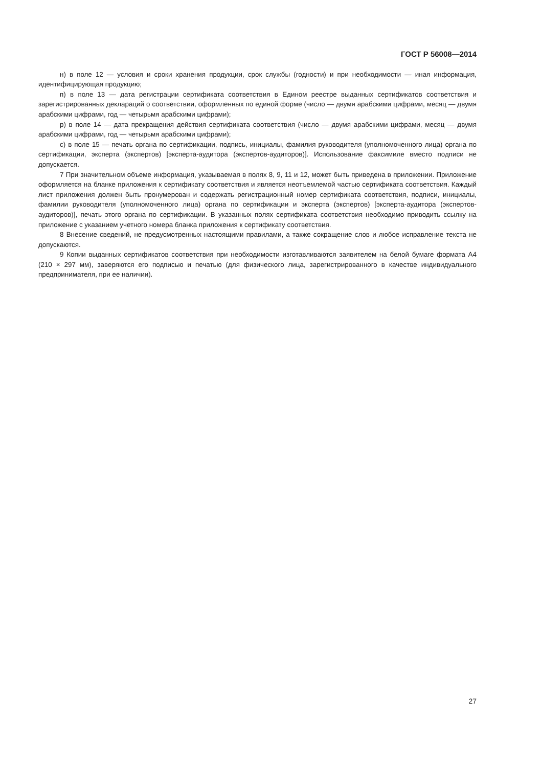ГОСТ Р 56008—2014
н) в поле 12 — условия и сроки хранения продукции, срок службы (годности) и при необходимости — иная информация, идентифицирующая продукцию;
п) в поле 13 — дата регистрации сертификата соответствия в Едином реестре выданных сертификатов соответствия и зарегистрированных деклараций о соответствии, оформленных по единой форме (число — двумя арабскими цифрами, месяц — двумя арабскими цифрами, год — четырьмя арабскими цифрами);
р) в поле 14 — дата прекращения действия сертификата соответствия (число — двумя арабскими цифрами, месяц — двумя арабскими цифрами, год — четырьмя арабскими цифрами);
с) в поле 15 — печать органа по сертификации, подпись, инициалы, фамилия руководителя (уполномоченного лица) органа по сертификации, эксперта (экспертов) [эксперта-аудитора (экспертов-аудиторов)]. Использование факсимиле вместо подписи не допускается.
7 При значительном объеме информация, указываемая в полях 8, 9, 11 и 12, может быть приведена в приложении. Приложение оформляется на бланке приложения к сертификату соответствия и является неотъемлемой частью сертификата соответствия. Каждый лист приложения должен быть пронумерован и содержать регистрационный номер сертификата соответствия, подписи, инициалы, фамилии руководителя (уполномоченного лица) органа по сертификации и эксперта (экспертов) [эксперта-аудитора (экспертов-аудиторов)], печать этого органа по сертификации. В указанных полях сертификата соответствия необходимо приводить ссылку на приложение с указанием учетного номера бланка приложения к сертификату соответствия.
8 Внесение сведений, не предусмотренных настоящими правилами, а также сокращение слов и любое исправление текста не допускаются.
9 Копии выданных сертификатов соответствия при необходимости изготавливаются заявителем на белой бумаге формата А4 (210 × 297 мм), заверяются его подписью и печатью (для физического лица, зарегистрированного в качестве индивидуального предпринимателя, при ее наличии).
27